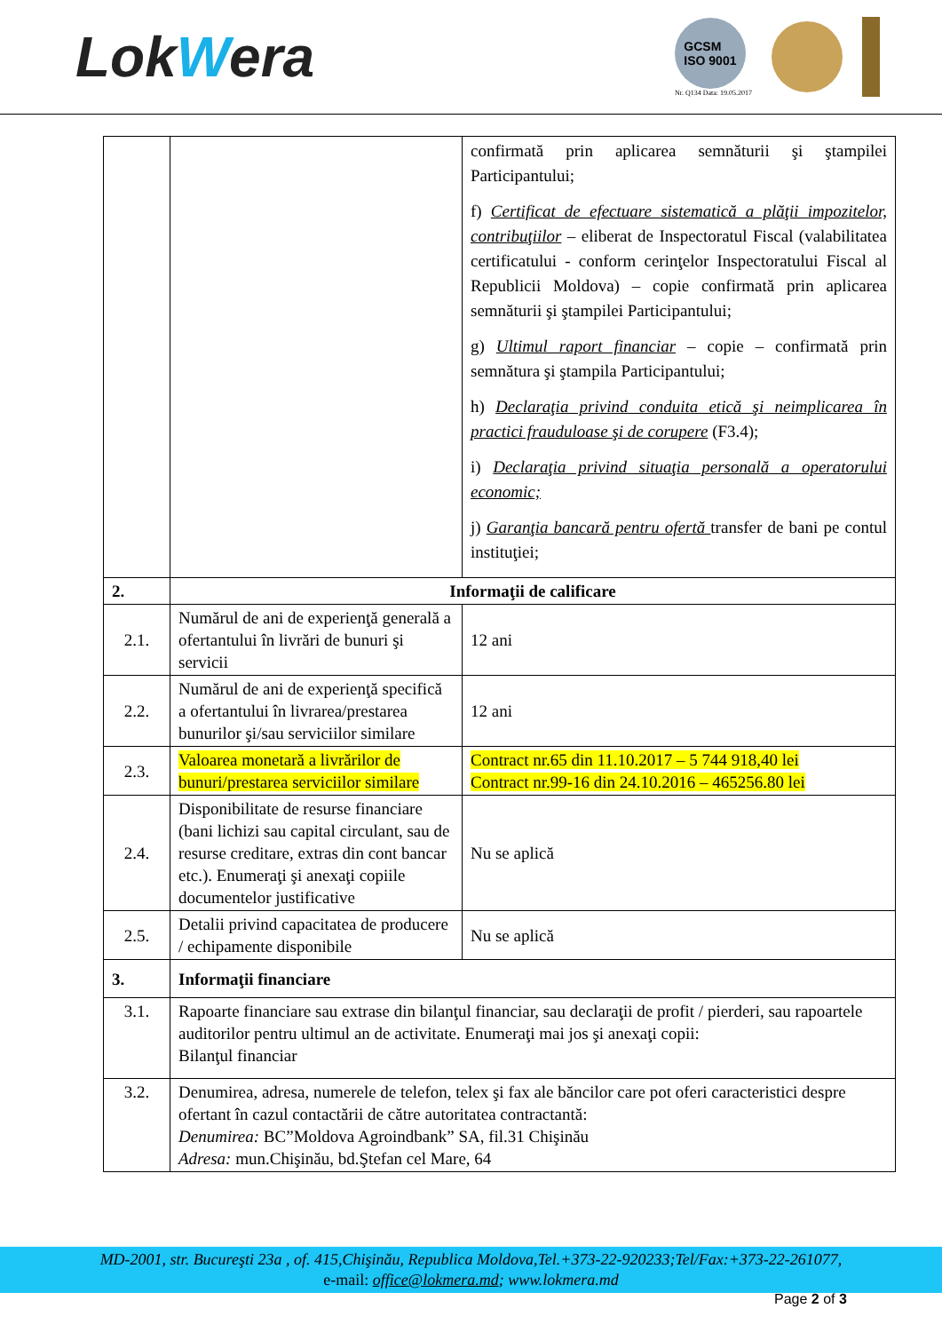LokWera
GCSM
ISO 9001
Nr. Q134 Data: 19.05.2017
| | | confirmată prin aplicarea semnăturii şi ştampilei Participantului; f) Certificat de efectuare sistematică a plăţii impozitelor, contribuţiilor – eliberat de Inspectoratul Fiscal (valabilitatea certificatului - conform cerinţelor Inspectoratului Fiscal al Republicii Moldova) – copie confirmată prin aplicarea semnăturii şi ştampilei Participantului; g) Ultimul raport financiar – copie – confirmată prin semnătura şi ştampila Participantului; h) Declaraţia privind conduita etică şi neimplicarea în practici frauduloase şi de corupere (F3.4); i) Declaraţia privind situaţia personală a operatorului economic; j) Garanţia bancară pentru ofertă transfer de bani pe contul instituţiei; |
| 2. | Informaţii de calificare | |
| 2.1. | Numărul de ani de experienţă generală a ofertantului în livrări de bunuri şi servicii | 12 ani |
| 2.2. | Numărul de ani de experienţă specifică a ofertantului în livrarea/prestarea bunurilor şi/sau serviciilor similare | 12 ani |
| 2.3. | Valoarea monetară a livrărilor de bunuri/prestarea serviciilor similare | Contract nr.65 din 11.10.2017 – 5 744 918,40 lei Contract nr.99-16 din 24.10.2016 – 465256.80 lei |
| 2.4. | Disponibilitate de resurse financiare (bani lichizi sau capital circulant, sau de resurse creditare, extras din cont bancar etc.). Enumeraţi şi anexaţi copiile documentelor justificative | Nu se aplică |
| 2.5. | Detalii privind capacitatea de producere / echipamente disponibile | Nu se aplică |
| 3. | Informaţii financiare | |
| 3.1. | Rapoarte financiare sau extrase din bilanţul financiar, sau declaraţii de profit / pierderi, sau rapoartele auditorilor pentru ultimul an de activitate. Enumeraţi mai jos şi anexaţi copii: Bilanţul financiar | |
| 3.2. | Denumirea, adresa, numerele de telefon, telex şi fax ale băncilor care pot oferi caracteristici despre ofertant în cazul contactării de către autoritatea contractantă: Denumirea: BC”Moldova Agroindbank” SA, fil.31 Chişinău Adresa: mun.Chişinău, bd.Ştefan cel Mare, 64 | |
MD-2001, str. Bucureşti 23a , of. 415,Chişinău, Republica Moldova,Tel.+373-22-920233;Tel/Fax:+373-22-261077,
e-mail: office@lokmera.md; www.lokmera.md
Page 2 of 3